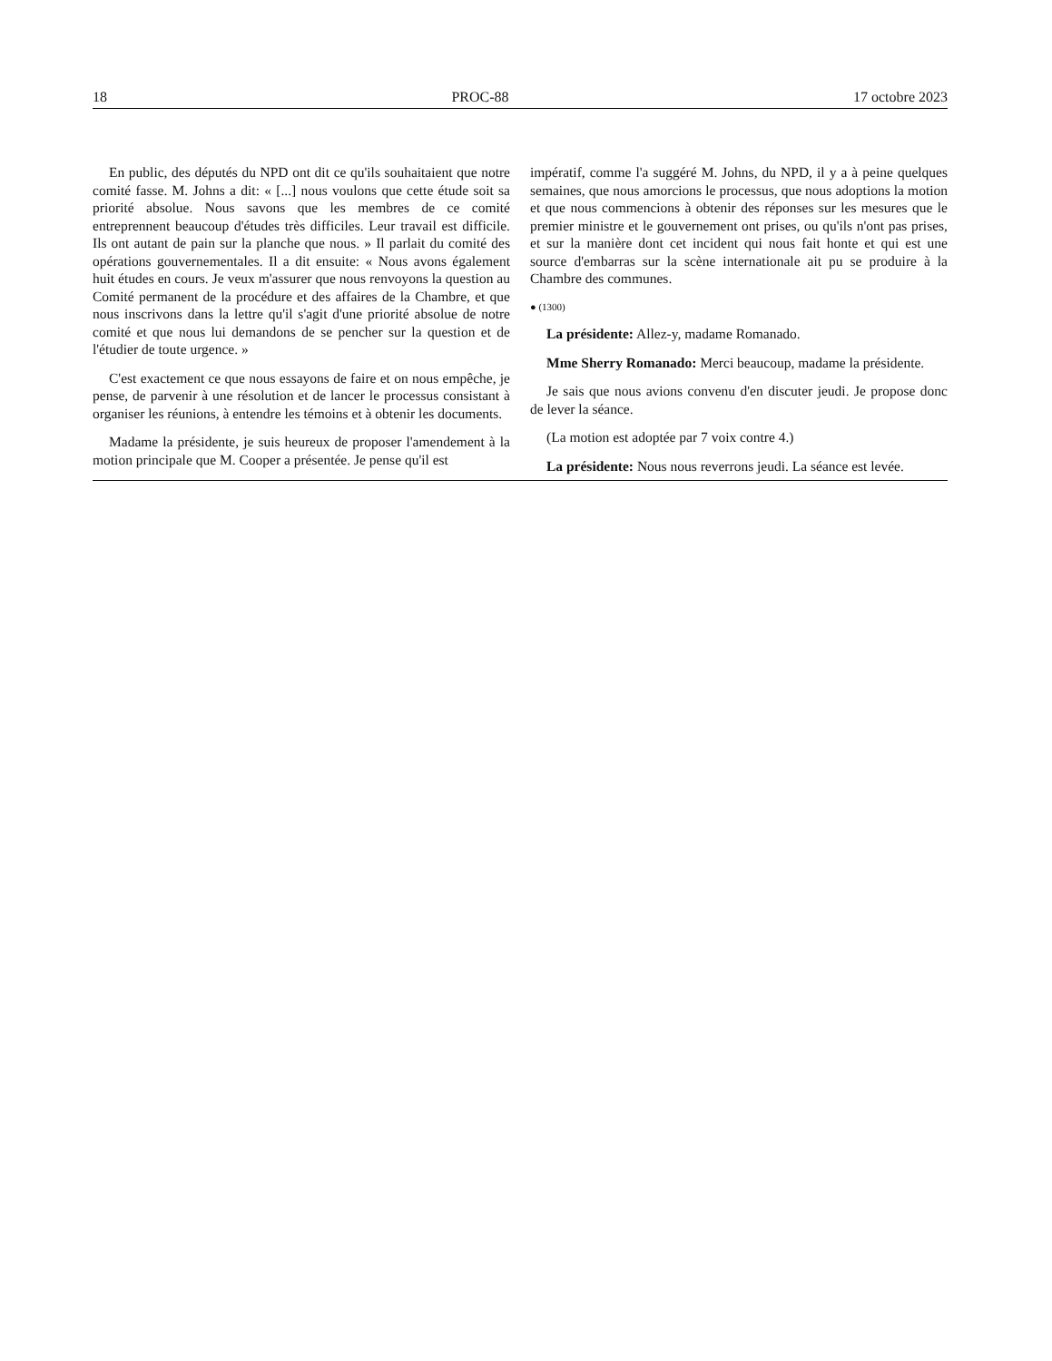18 PROC-88 17 octobre 2023
En public, des députés du NPD ont dit ce qu'ils souhaitaient que notre comité fasse. M. Johns a dit: « [...] nous voulons que cette étude soit sa priorité absolue. Nous savons que les membres de ce comité entreprennent beaucoup d'études très difficiles. Leur travail est difficile. Ils ont autant de pain sur la planche que nous. » Il parlait du comité des opérations gouvernementales. Il a dit ensuite: « Nous avons également huit études en cours. Je veux m'assurer que nous renvoyons la question au Comité permanent de la procédure et des affaires de la Chambre, et que nous inscrivons dans la lettre qu'il s'agit d'une priorité absolue de notre comité et que nous lui demandons de se pencher sur la question et de l'étudier de toute urgence. »
C'est exactement ce que nous essayons de faire et on nous empêche, je pense, de parvenir à une résolution et de lancer le processus consistant à organiser les réunions, à entendre les témoins et à obtenir les documents.
Madame la présidente, je suis heureux de proposer l'amendement à la motion principale que M. Cooper a présentée. Je pense qu'il est
impératif, comme l'a suggéré M. Johns, du NPD, il y a à peine quelques semaines, que nous amorcions le processus, que nous adoptions la motion et que nous commencions à obtenir des réponses sur les mesures que le premier ministre et le gouvernement ont prises, ou qu'ils n'ont pas prises, et sur la manière dont cet incident qui nous fait honte et qui est une source d'embarras sur la scène internationale ait pu se produire à la Chambre des communes.
● (1300)
La présidente: Allez-y, madame Romanado.
Mme Sherry Romanado: Merci beaucoup, madame la présidente.
Je sais que nous avions convenu d'en discuter jeudi. Je propose donc de lever la séance.
(La motion est adoptée par 7 voix contre 4.)
La présidente: Nous nous reverrons jeudi. La séance est levée.